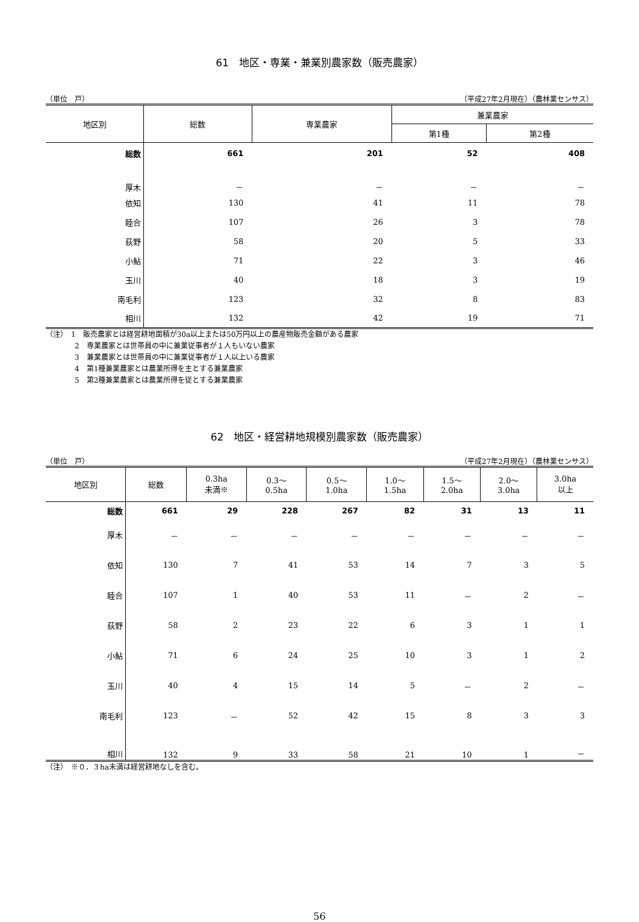61　地区・専業・兼業別農家数（販売農家）
（単位　戸） （平成27年2月現在）（農林業センサス）
| 地区別 | 総数 | 専業農家 | 兼業農家 | |
| --- | --- | --- | --- | --- |
| | | | 第1種 | 第2種 |
| 総数 | 661 | 201 | 52 | 408 |
| 厚木 | － | － | － | － |
| 依知 | 130 | 41 | 11 | 78 |
| 睦合 | 107 | 26 | 3 | 78 |
| 荻野 | 58 | 20 | 5 | 33 |
| 小鮎 | 71 | 22 | 3 | 46 |
| 玉川 | 40 | 18 | 3 | 19 |
| 南毛利 | 123 | 32 | 8 | 83 |
| 相川 | 132 | 42 | 19 | 71 |
（注）　1　販売農家とは経営耕地面積が30a以上または50万円以上の農産物販売金額がある農家
　　　　2　専業農家とは世帯員の中に兼業従事者が１人もいない農家
　　　　3　兼業農家とは世帯員の中に兼業従事者が１人以上いる農家
　　　　4　第1種兼業農家とは農業所得を主とする兼業農家
　　　　5　第2種兼業農家とは農業所得を従とする兼業農家
62　地区・経営耕地規模別農家数（販売農家）
（単位　戸） （平成27年2月現在）（農林業センサス）
| 地区別 | 総数 | 0.3ha 未満※ | 0.3～ 0.5ha | 0.5～ 1.0ha | 1.0～ 1.5ha | 1.5～ 2.0ha | 2.0～ 3.0ha | 3.0ha 以上 |
| --- | --- | --- | --- | --- | --- | --- | --- | --- |
| 総数 | 661 | 29 | 228 | 267 | 82 | 31 | 13 | 11 |
| 厚木 | － | － | － | － | － | － | － | － |
| 依知 | 130 | 7 | 41 | 53 | 14 | 7 | 3 | 5 |
| 睦合 | 107 | 1 | 40 | 53 | 11 | － | 2 | － |
| 荻野 | 58 | 2 | 23 | 22 | 6 | 3 | 1 | 1 |
| 小鮎 | 71 | 6 | 24 | 25 | 10 | 3 | 1 | 2 |
| 玉川 | 40 | 4 | 15 | 14 | 5 | － | 2 | － |
| 南毛利 | 123 | － | 52 | 42 | 15 | 8 | 3 | 3 |
| 相川 | 132 | 9 | 33 | 58 | 21 | 10 | 1 | － |
（注）　※０．３ha未満は経営耕地なしを含む。
56